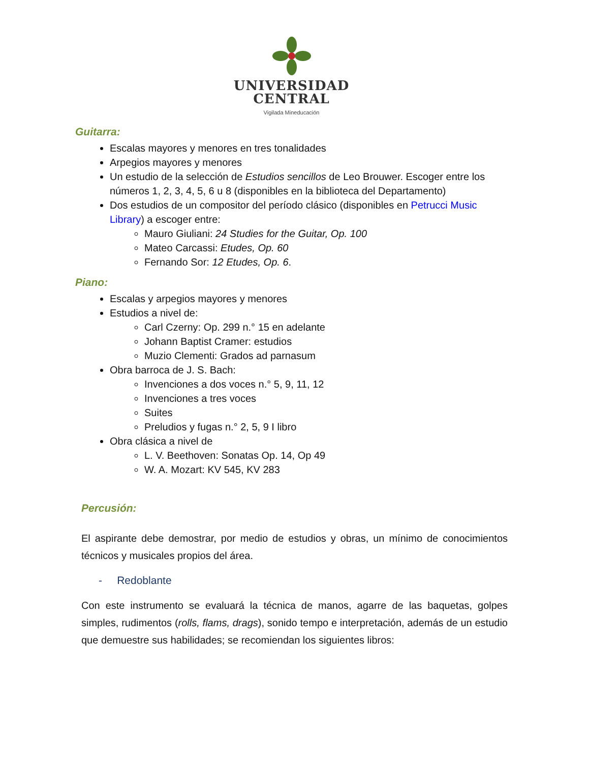UNIVERSIDAD
CENTRAL
Vigilada Mineducación
Guitarra:
Escalas mayores y menores en tres tonalidades
Arpegios mayores y menores
Un estudio de la selección de Estudios sencillos de Leo Brouwer. Escoger entre los números 1, 2, 3, 4, 5, 6 u 8 (disponibles en la biblioteca del Departamento)
Dos estudios de un compositor del período clásico (disponibles en Petrucci Music Library) a escoger entre:
Mauro Giuliani: 24 Studies for the Guitar, Op. 100
Mateo Carcassi: Etudes, Op. 60
Fernando Sor: 12 Etudes, Op. 6.
Piano:
Escalas y arpegios mayores y menores
Estudios a nivel de:
Carl Czerny: Op. 299 n.° 15 en adelante
Johann Baptist Cramer: estudios
Muzio Clementi: Grados ad parnasum
Obra barroca de J. S. Bach:
Invenciones a dos voces n.° 5, 9, 11, 12
Invenciones a tres voces
Suites
Preludios y fugas n.° 2, 5, 9 I libro
Obra clásica a nivel de
L. V. Beethoven: Sonatas Op. 14, Op 49
W. A. Mozart: KV 545, KV 283
Percusión:
El aspirante debe demostrar, por medio de estudios y obras, un mínimo de conocimientos técnicos y musicales propios del área.
- Redoblante
Con este instrumento se evaluará la técnica de manos, agarre de las baquetas, golpes simples, rudimentos (rolls, flams, drags), sonido tempo e interpretación, además de un estudio que demuestre sus habilidades; se recomiendan los siguientes libros: